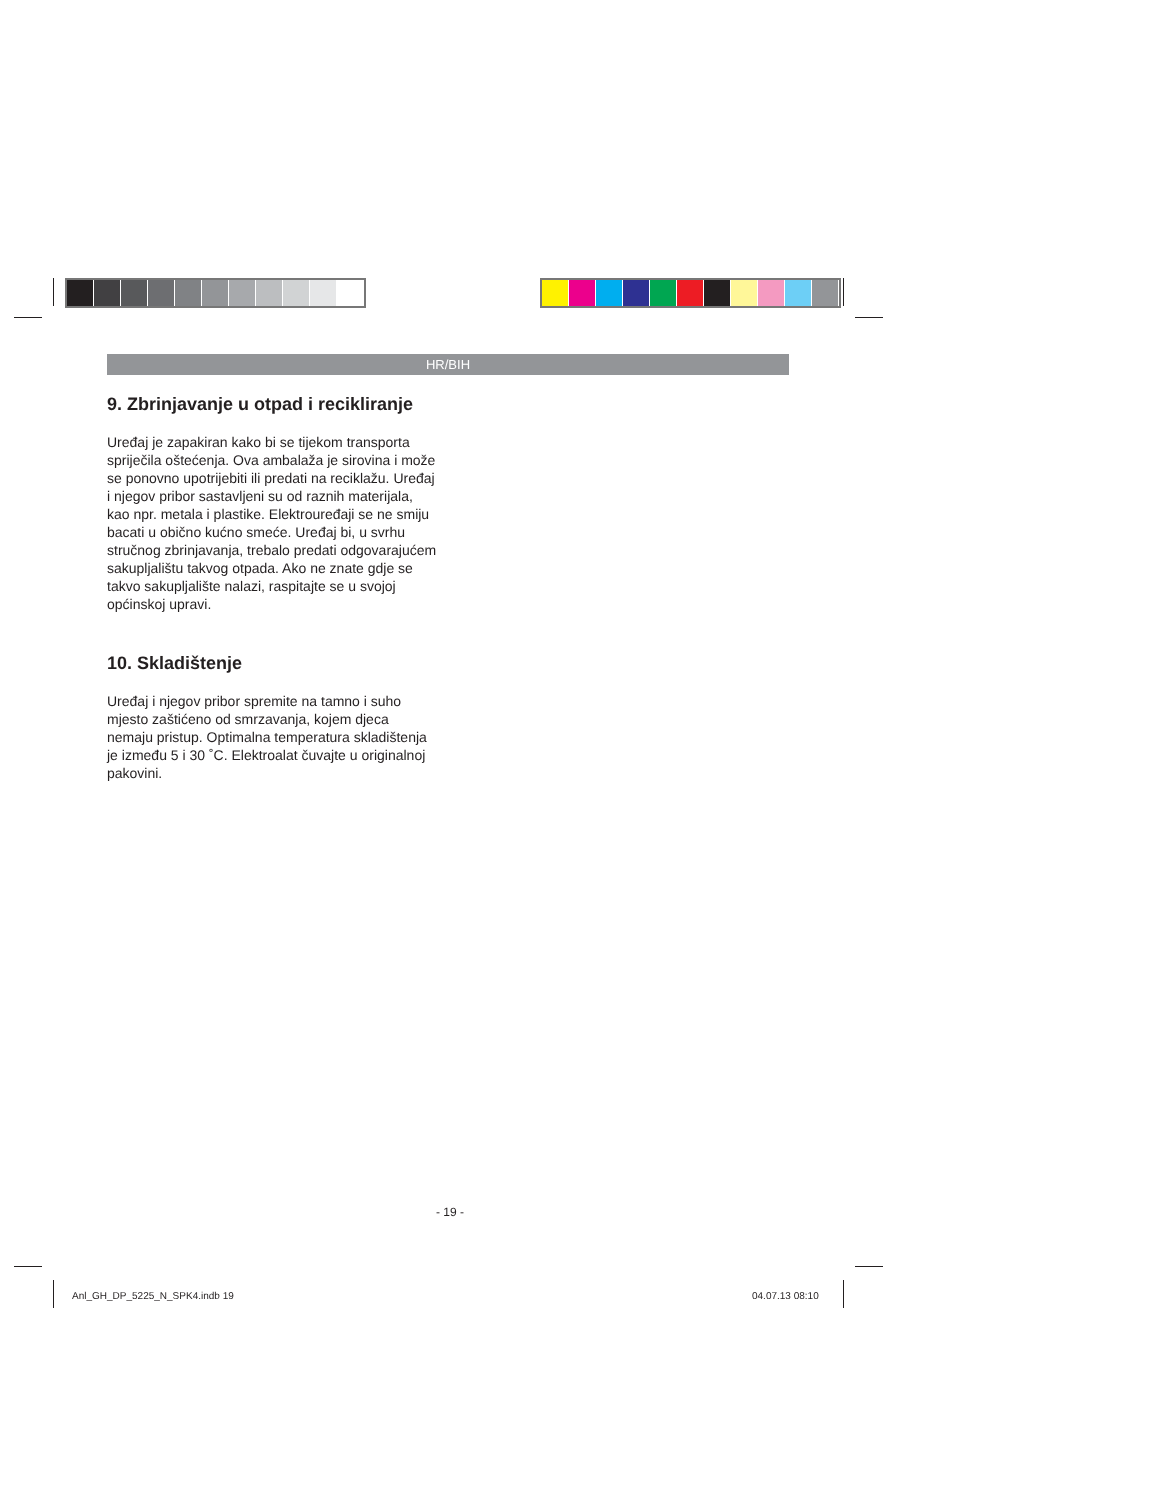HR/BIH
9. Zbrinjavanje u otpad i recikliranje
Uređaj je zapakiran kako bi se tijekom transporta spriječila oštećenja. Ova ambalaža je sirovina i može se ponovno upotrijebiti ili predati na reciklažu. Uređaj i njegov pribor sastavljeni su od raznih materijala, kao npr. metala i plastike. Elektrouređaji se ne smiju bacati u obično kućno smeće. Uređaj bi, u svrhu stručnog zbrinjavanja, trebalo predati odgovarajućem sakupljalištu takvog otpada. Ako ne znate gdje se takvo sakupljalište nalazi, raspitajte se u svojoj općinskoj upravi.
10. Skladištenje
Uređaj i njegov pribor spremite na tamno i suho mjesto zaštićeno od smrzavanja, kojem djeca nemaju pristup. Optimalna temperatura skladištenja je između 5 i 30 ˚C. Elektroalat čuvajte u originalnoj pakovini.
- 19 -
Anl_GH_DP_5225_N_SPK4.indb 19 04.07.13 08:10